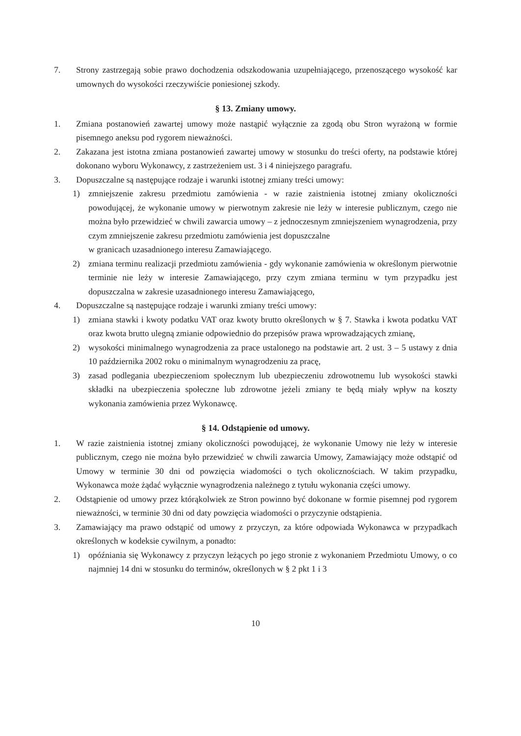7. Strony zastrzegają sobie prawo dochodzenia odszkodowania uzupełniającego, przenoszącego wysokość kar umownych do wysokości rzeczywiście poniesionej szkody.
§ 13. Zmiany umowy.
1. Zmiana postanowień zawartej umowy może nastąpić wyłącznie za zgodą obu Stron wyrażoną w formie pisemnego aneksu pod rygorem nieważności.
2. Zakazana jest istotna zmiana postanowień zawartej umowy w stosunku do treści oferty, na podstawie której dokonano wyboru Wykonawcy, z zastrzeżeniem ust. 3 i 4 niniejszego paragrafu.
3. Dopuszczalne są następujące rodzaje i warunki istotnej zmiany treści umowy:
1) zmniejszenie zakresu przedmiotu zamówienia - w razie zaistnienia istotnej zmiany okoliczności powodującej, że wykonanie umowy w pierwotnym zakresie nie leży w interesie publicznym, czego nie można było przewidzieć w chwili zawarcia umowy – z jednoczesnym zmniejszeniem wynagrodzenia, przy czym zmniejszenie zakresu przedmiotu zamówienia jest dopuszczalne
w granicach uzasadnionego interesu Zamawiającego.
2) zmiana terminu realizacji przedmiotu zamówienia - gdy wykonanie zamówienia w określonym pierwotnie terminie nie leży w interesie Zamawiającego, przy czym zmiana terminu w tym przypadku jest dopuszczalna w zakresie uzasadnionego interesu Zamawiającego,
4. Dopuszczalne są następujące rodzaje i warunki zmiany treści umowy:
1) zmiana stawki i kwoty podatku VAT oraz kwoty brutto określonych w § 7. Stawka i kwota podatku VAT oraz kwota brutto ulegną zmianie odpowiednio do przepisów prawa wprowadzających zmianę,
2) wysokości minimalnego wynagrodzenia za prace ustalonego na podstawie art. 2 ust. 3 – 5 ustawy z dnia 10 października 2002 roku o minimalnym wynagrodzeniu za pracę,
3) zasad podlegania ubezpieczeniom społecznym lub ubezpieczeniu zdrowotnemu lub wysokości stawki składki na ubezpieczenia społeczne lub zdrowotne jeżeli zmiany te będą miały wpływ na koszty wykonania zamówienia przez Wykonawcę.
§ 14. Odstąpienie od umowy.
1. W razie zaistnienia istotnej zmiany okoliczności powodującej, że wykonanie Umowy nie leży w interesie publicznym, czego nie można było przewidzieć w chwili zawarcia Umowy, Zamawiający może odstąpić od Umowy w terminie 30 dni od powzięcia wiadomości o tych okolicznościach. W takim przypadku, Wykonawca może żądać wyłącznie wynagrodzenia należnego z tytułu wykonania części umowy.
2. Odstąpienie od umowy przez którąkolwiek ze Stron powinno być dokonane w formie pisemnej pod rygorem nieważności, w terminie 30 dni od daty powzięcia wiadomości o przyczynie odstąpienia.
3. Zamawiający ma prawo odstąpić od umowy z przyczyn, za które odpowiada Wykonawca w przypadkach określonych w kodeksie cywilnym, a ponadto:
1) opóźniania się Wykonawcy z przyczyn leżących po jego stronie z wykonaniem Przedmiotu Umowy, o co najmniej 14 dni w stosunku do terminów, określonych w § 2 pkt 1 i 3
10